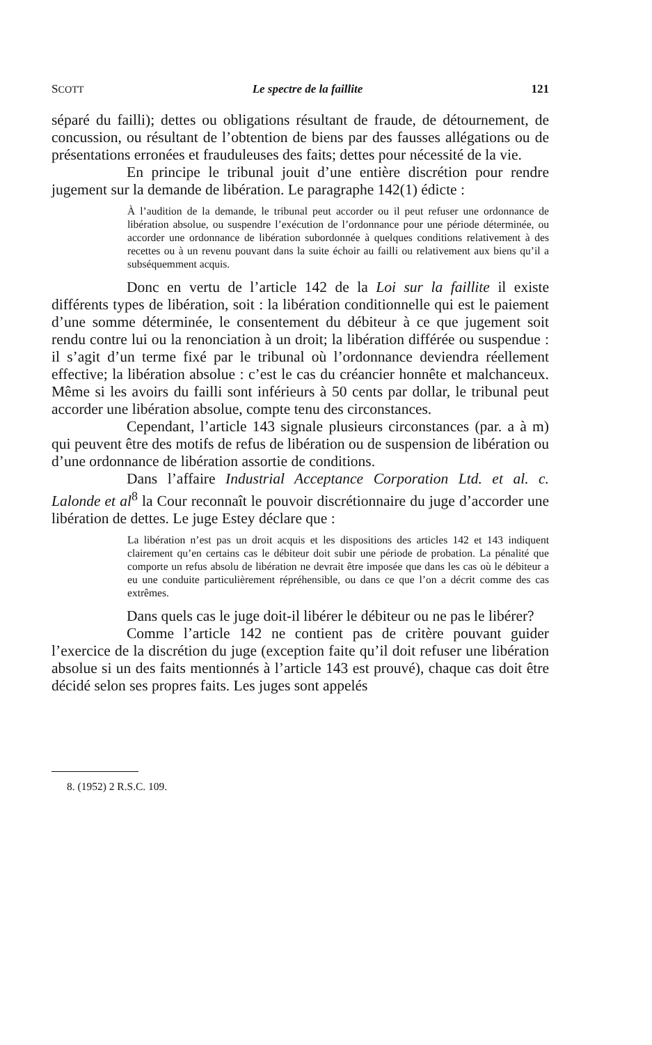SCOTT Le spectre de la faillite 121
séparé du failli); dettes ou obligations résultant de fraude, de détournement, de concussion, ou résultant de l’obtention de biens par des fausses allégations ou de présentations erronées et frauduleuses des faits; dettes pour nécessité de la vie.
En principe le tribunal jouit d’une entière discrétion pour rendre jugement sur la demande de libération. Le paragraphe 142(1) édicte :
À l’audition de la demande, le tribunal peut accorder ou il peut refuser une ordonnance de libération absolue, ou suspendre l’exécution de l’ordonnance pour une période déterminée, ou accorder une ordonnance de libération subordonnée à quelques conditions relativement à des recettes ou à un revenu pouvant dans la suite échoir au failli ou relativement aux biens qu’il a subséquemment acquis.
Donc en vertu de l’article 142 de la Loi sur la faillite il existe différents types de libération, soit : la libération conditionnelle qui est le paiement d’une somme déterminée, le consentement du débiteur à ce que jugement soit rendu contre lui ou la renonciation à un droit; la libération différée ou suspendue : il s’agit d’un terme fixé par le tribunal où l’ordonnance deviendra réellement effective; la libération absolue : c’est le cas du créancier honnête et malchanceux. Même si les avoirs du failli sont inférieurs à 50 cents par dollar, le tribunal peut accorder une libération absolue, compte tenu des circonstances.
Cependant, l’article 143 signale plusieurs circonstances (par. a à m) qui peuvent être des motifs de refus de libération ou de suspension de libération ou d’une ordonnance de libération assortie de conditions.
Dans l’affaire Industrial Acceptance Corporation Ltd. et al. c. Lalonde et al<sup>8</sup> la Cour reconnaît le pouvoir discrétionnaire du juge d’accorder une libération de dettes. Le juge Estey déclare que :
La libération n’est pas un droit acquis et les dispositions des articles 142 et 143 indiquent clairement qu’en certains cas le débiteur doit subir une période de probation. La pénalité que comporte un refus absolu de libération ne devrait être imposée que dans les cas où le débiteur a eu une conduite particulièrement répréhensible, ou dans ce que l’on a décrit comme des cas extrêmes.
Dans quels cas le juge doit-il libérer le débiteur ou ne pas le libérer?
Comme l’article 142 ne contient pas de critère pouvant guider l’exercice de la discrétion du juge (exception faite qu’il doit refuser une libération absolue si un des faits mentionnés à l’article 143 est prouvé), chaque cas doit être décidé selon ses propres faits. Les juges sont appelés
8. (1952) 2 R.S.C. 109.